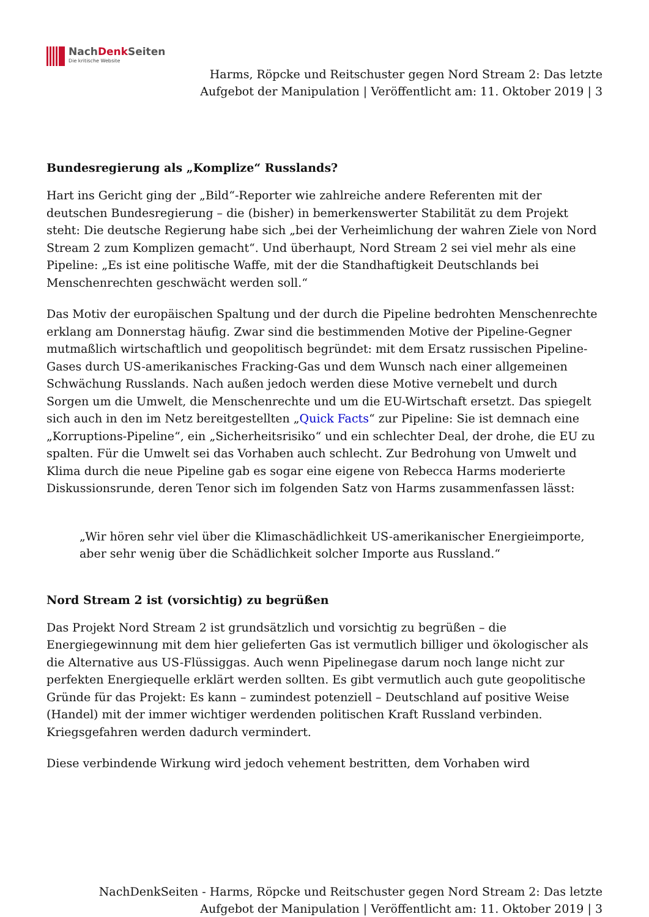NachDenk Seiten
Die kritische Website
Harms, Röpcke und Reitschuster gegen Nord Stream 2: Das letzte
Aufgebot der Manipulation | Veröffentlicht am: 11. Oktober 2019 | 3
Bundesregierung als „Komplize“ Russlands?
Hart ins Gericht ging der „Bild“-Reporter wie zahlreiche andere Referenten mit der deutschen Bundesregierung – die (bisher) in bemerkenswerter Stabilität zu dem Projekt steht: Die deutsche Regierung habe sich „bei der Verheimlichung der wahren Ziele von Nord Stream 2 zum Komplizen gemacht“. Und überhaupt, Nord Stream 2 sei viel mehr als eine Pipeline: „Es ist eine politische Waffe, mit der die Standhaftigkeit Deutschlands bei Menschenrechten geschwächt werden soll.“
Das Motiv der europäischen Spaltung und der durch die Pipeline bedrohten Menschenrechte erklang am Donnerstag häufig. Zwar sind die bestimmenden Motive der Pipeline-Gegner mutmaßlich wirtschaftlich und geopolitisch begründet: mit dem Ersatz russischen Pipeline-Gases durch US-amerikanisches Fracking-Gas und dem Wunsch nach einer allgemeinen Schwächung Russlands. Nach außen jedoch werden diese Motive vernebelt und durch Sorgen um die Umwelt, die Menschenrechte und um die EU-Wirtschaft ersetzt. Das spiegelt sich auch in den im Netz bereitgestellten „Quick Facts“ zur Pipeline: Sie ist demnach eine „Korruptions-Pipeline“, ein „Sicherheitsrisiko“ und ein schlechter Deal, der drohe, die EU zu spalten. Für die Umwelt sei das Vorhaben auch schlecht. Zur Bedrohung von Umwelt und Klima durch die neue Pipeline gab es sogar eine eigene von Rebecca Harms moderierte Diskussionsrunde, deren Tenor sich im folgenden Satz von Harms zusammenfassen lässt:
„Wir hören sehr viel über die Klimaschädlichkeit US-amerikanischer Energieimporte, aber sehr wenig über die Schädlichkeit solcher Importe aus Russland.“
Nord Stream 2 ist (vorsichtig) zu begrüßen
Das Projekt Nord Stream 2 ist grundsätzlich und vorsichtig zu begrüßen – die Energiegewinnung mit dem hier gelieferten Gas ist vermutlich billiger und ökologischer als die Alternative aus US-Flüssiggas. Auch wenn Pipelinegase darum noch lange nicht zur perfekten Energiequelle erklärt werden sollten. Es gibt vermutlich auch gute geopolitische Gründe für das Projekt: Es kann – zumindest potenziell – Deutschland auf positive Weise (Handel) mit der immer wichtiger werdenden politischen Kraft Russland verbinden. Kriegsgefahren werden dadurch vermindert.
Diese verbindende Wirkung wird jedoch vehement bestritten, dem Vorhaben wird
NachDenkSeiten - Harms, Röpcke und Reitschuster gegen Nord Stream 2: Das letzte
Aufgebot der Manipulation | Veröffentlicht am: 11. Oktober 2019 | 3